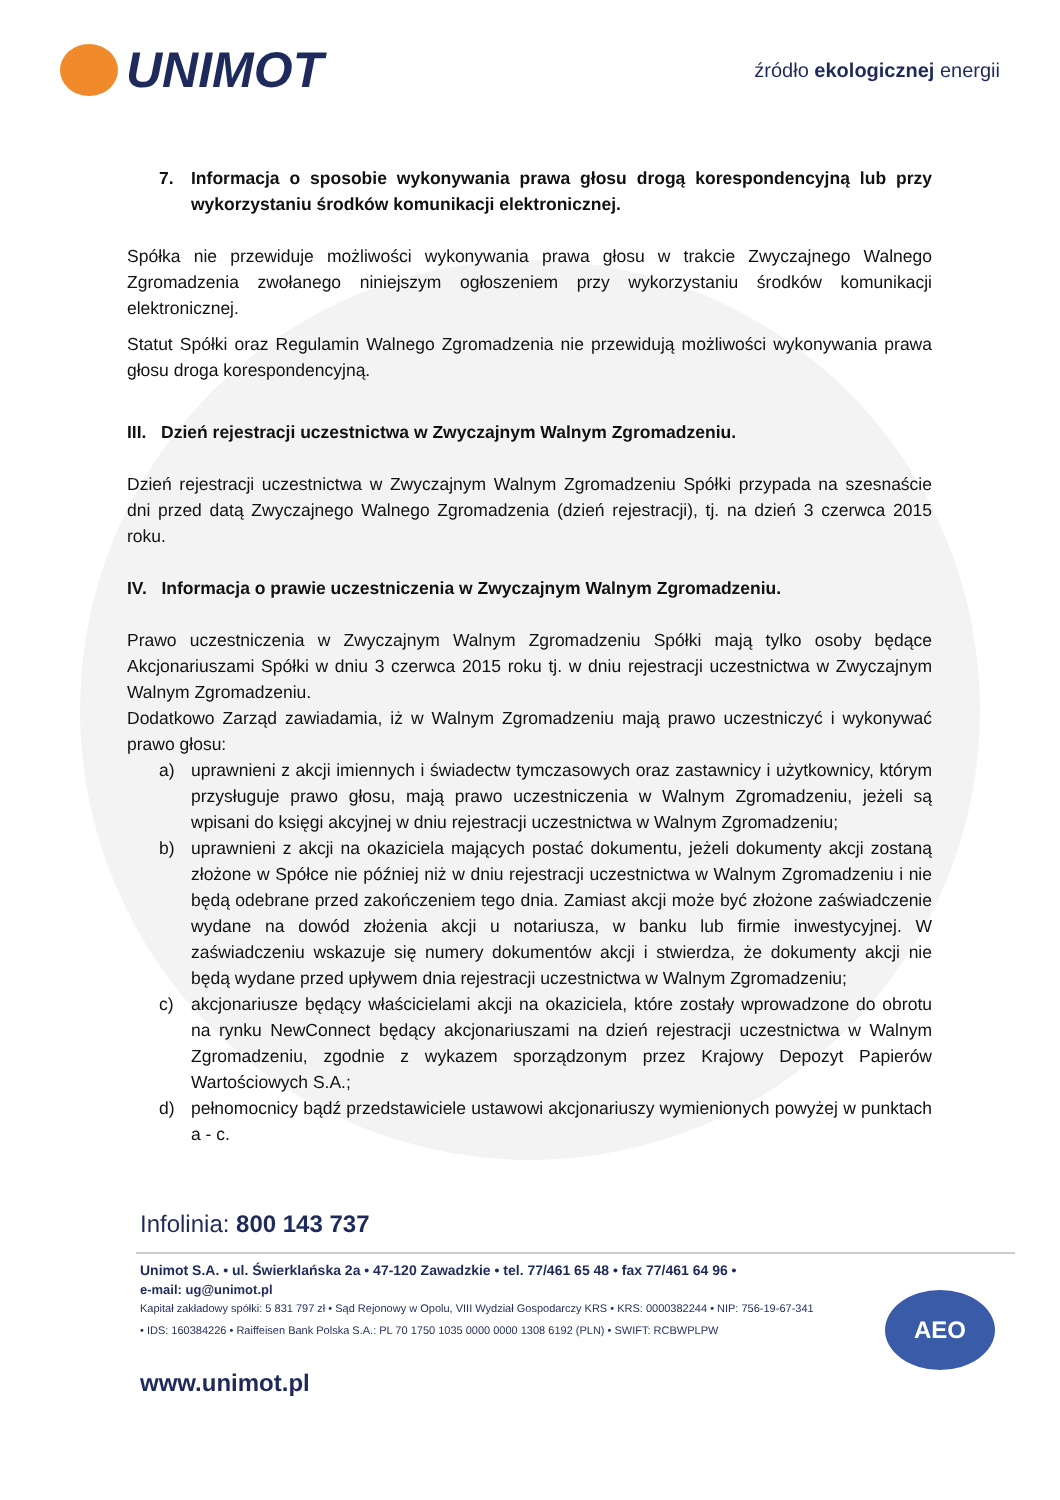UNIMOT
źródło ekologicznej energii
7. Informacja o sposobie wykonywania prawa głosu drogą korespondencyjną lub przy wykorzystaniu środków komunikacji elektronicznej.
Spółka nie przewiduje możliwości wykonywania prawa głosu w trakcie Zwyczajnego Walnego Zgromadzenia zwołanego niniejszym ogłoszeniem przy wykorzystaniu środków komunikacji elektronicznej.
Statut Spółki oraz Regulamin Walnego Zgromadzenia nie przewidują możliwości wykonywania prawa głosu droga korespondencyjną.
III. Dzień rejestracji uczestnictwa w Zwyczajnym Walnym Zgromadzeniu.
Dzień rejestracji uczestnictwa w Zwyczajnym Walnym Zgromadzeniu Spółki przypada na szesnaście dni przed datą Zwyczajnego Walnego Zgromadzenia (dzień rejestracji), tj. na dzień 3 czerwca 2015 roku.
IV. Informacja o prawie uczestniczenia w Zwyczajnym Walnym Zgromadzeniu.
Prawo uczestniczenia w Zwyczajnym Walnym Zgromadzeniu Spółki mają tylko osoby będące Akcjonariuszami Spółki w dniu 3 czerwca 2015 roku tj. w dniu rejestracji uczestnictwa w Zwyczajnym Walnym Zgromadzeniu.
Dodatkowo Zarząd zawiadamia, iż w Walnym Zgromadzeniu mają prawo uczestniczyć i wykonywać prawo głosu:
a) uprawnieni z akcji imiennych i świadectw tymczasowych oraz zastawnicy i użytkownicy, którym przysługuje prawo głosu, mają prawo uczestniczenia w Walnym Zgromadzeniu, jeżeli są wpisani do księgi akcyjnej w dniu rejestracji uczestnictwa w Walnym Zgromadzeniu;
b) uprawnieni z akcji na okaziciela mających postać dokumentu, jeżeli dokumenty akcji zostaną złożone w Spółce nie później niż w dniu rejestracji uczestnictwa w Walnym Zgromadzeniu i nie będą odebrane przed zakończeniem tego dnia. Zamiast akcji może być złożone zaświadczenie wydane na dowód złożenia akcji u notariusza, w banku lub firmie inwestycyjnej. W zaświadczeniu wskazuje się numery dokumentów akcji i stwierdza, że dokumenty akcji nie będą wydane przed upływem dnia rejestracji uczestnictwa w Walnym Zgromadzeniu;
c) akcjonariusze będący właścicielami akcji na okaziciela, które zostały wprowadzone do obrotu na rynku NewConnect będący akcjonariuszami na dzień rejestracji uczestnictwa w Walnym Zgromadzeniu, zgodnie z wykazem sporządzonym przez Krajowy Depozyt Papierów Wartościowych S.A.;
d) pełnomocnicy bądź przedstawiciele ustawowi akcjonariuszy wymienionych powyżej w punktach a - c.
Infolinia: 800 143 737
Unimot S.A. • ul. Świerklańska 2a • 47-120 Zawadzkie • tel. 77/461 65 48 • fax 77/461 64 96 •
e-mail: ug@unimot.pl
Kapitał zakładowy spółki: 5 831 797 zł • Sąd Rejonowy w Opolu, VIII Wydział Gospodarczy KRS • KRS: 0000382244 • NIP: 756-19-67-341 • IDS: 160384226 • Raiffeisen Bank Polska S.A.: PL 70 1750 1035 0000 0000 1308 6192 (PLN) • SWIFT: RCBWPLPW
www.unimot.pl
AEO